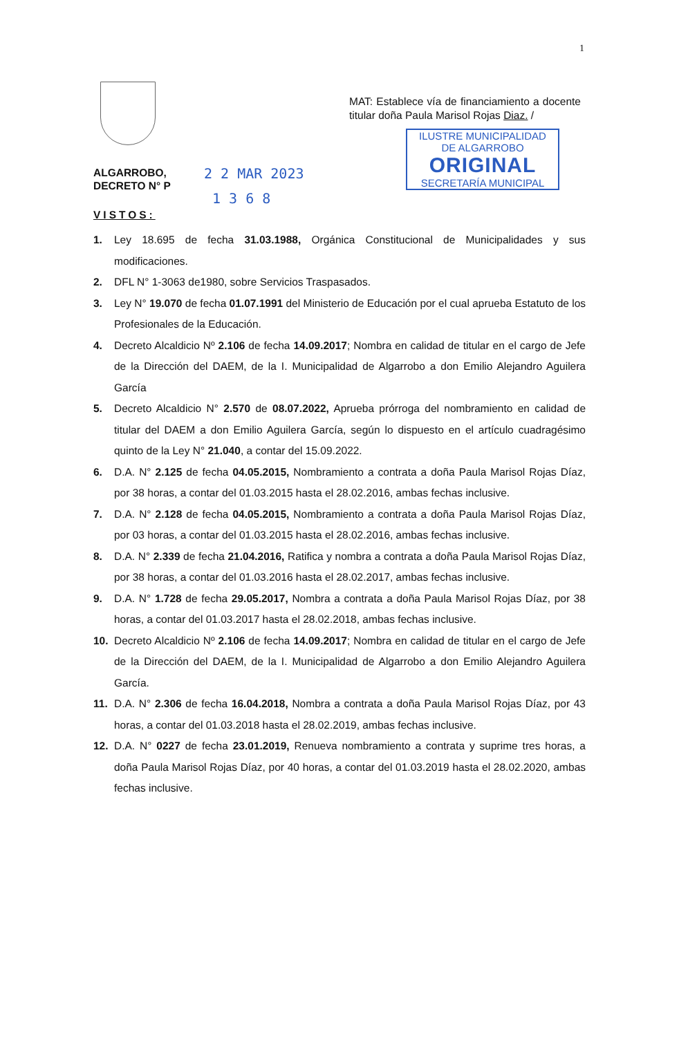1
MAT: Establece vía de financiamiento a docente titular doña Paula Marisol Rojas Diaz. /
ILUSTRE MUNICIPALIDAD
DE ALGARROBO
ORIGINAL
SECRETARÍA MUNICIPAL
ALGARROBO,
DECRETO N° P
2 2 MAR 2023
1 3 6 8
VISTOS:
1. Ley 18.695 de fecha 31.03.1988, Orgánica Constitucional de Municipalidades y sus modificaciones.
2. DFL N° 1-3063 de1980, sobre Servicios Traspasados.
3. Ley N° 19.070 de fecha 01.07.1991 del Ministerio de Educación por el cual aprueba Estatuto de los Profesionales de la Educación.
4. Decreto Alcaldicio Nº 2.106 de fecha 14.09.2017; Nombra en calidad de titular en el cargo de Jefe de la Dirección del DAEM, de la I. Municipalidad de Algarrobo a don Emilio Alejandro Aguilera García
5. Decreto Alcaldicio N° 2.570 de 08.07.2022, Aprueba prórroga del nombramiento en calidad de titular del DAEM a don Emilio Aguilera García, según lo dispuesto en el artículo cuadragésimo quinto de la Ley N° 21.040, a contar del 15.09.2022.
6. D.A. N° 2.125 de fecha 04.05.2015, Nombramiento a contrata a doña Paula Marisol Rojas Díaz, por 38 horas, a contar del 01.03.2015 hasta el 28.02.2016, ambas fechas inclusive.
7. D.A. N° 2.128 de fecha 04.05.2015, Nombramiento a contrata a doña Paula Marisol Rojas Díaz, por 03 horas, a contar del 01.03.2015 hasta el 28.02.2016, ambas fechas inclusive.
8. D.A. N° 2.339 de fecha 21.04.2016, Ratifica y nombra a contrata a doña Paula Marisol Rojas Díaz, por 38 horas, a contar del 01.03.2016 hasta el 28.02.2017, ambas fechas inclusive.
9. D.A. N° 1.728 de fecha 29.05.2017, Nombra a contrata a doña Paula Marisol Rojas Díaz, por 38 horas, a contar del 01.03.2017 hasta el 28.02.2018, ambas fechas inclusive.
10. Decreto Alcaldicio Nº 2.106 de fecha 14.09.2017; Nombra en calidad de titular en el cargo de Jefe de la Dirección del DAEM, de la I. Municipalidad de Algarrobo a don Emilio Alejandro Aguilera García.
11. D.A. N° 2.306 de fecha 16.04.2018, Nombra a contrata a doña Paula Marisol Rojas Díaz, por 43 horas, a contar del 01.03.2018 hasta el 28.02.2019, ambas fechas inclusive.
12. D.A. N° 0227 de fecha 23.01.2019, Renueva nombramiento a contrata y suprime tres horas, a doña Paula Marisol Rojas Díaz, por 40 horas, a contar del 01.03.2019 hasta el 28.02.2020, ambas fechas inclusive.